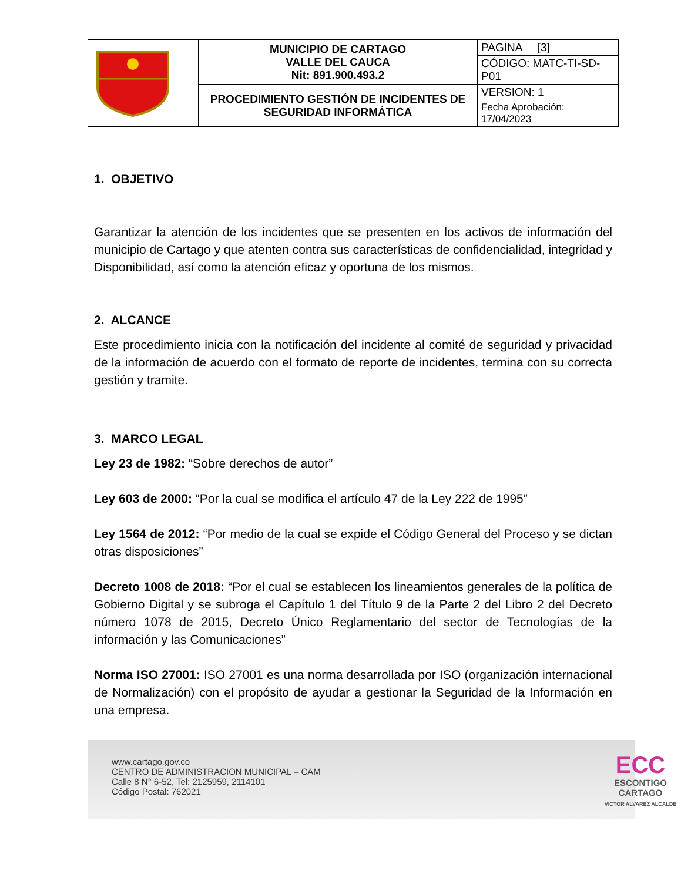| | MUNICIPIO DE CARTAGO VALLE DEL CAUCA Nit: 891.900.493.2 | PAGINA [3] |
| | | CÓDIGO: MATC-TI-SD-P01 |
| | PROCEDIMIENTO GESTIÓN DE INCIDENTES DE SEGURIDAD INFORMÁTICA | VERSION: 1 |
| | | Fecha Aprobación: 17/04/2023 |
1. OBJETIVO
Garantizar la atención de los incidentes que se presenten en los activos de información del municipio de Cartago y que atenten contra sus características de confidencialidad, integridad y Disponibilidad, así como la atención eficaz y oportuna de los mismos.
2. ALCANCE
Este procedimiento inicia con la notificación del incidente al comité de seguridad y privacidad de la información de acuerdo con el formato de reporte de incidentes, termina con su correcta gestión y tramite.
3. MARCO LEGAL
Ley 23 de 1982: “Sobre derechos de autor”
Ley 603 de 2000: “Por la cual se modifica el artículo 47 de la Ley 222 de 1995”
Ley 1564 de 2012: “Por medio de la cual se expide el Código General del Proceso y se dictan otras disposiciones”
Decreto 1008 de 2018: “Por el cual se establecen los lineamientos generales de la política de Gobierno Digital y se subroga el Capítulo 1 del Título 9 de la Parte 2 del Libro 2 del Decreto número 1078 de 2015, Decreto Único Reglamentario del sector de Tecnologías de la información y las Comunicaciones”
Norma ISO 27001: ISO 27001 es una norma desarrollada por ISO (organización internacional de Normalización) con el propósito de ayudar a gestionar la Seguridad de la Información en una empresa.
www.cartago.gov.co
CENTRO DE ADMINISTRACION MUNICIPAL – CAM
Calle 8 N° 6-52, Tel: 2125959, 2114101
Código Postal: 762021
ECC
ESCONTIGO
CARTAGO
VICTOR ALVAREZ ALCALDE